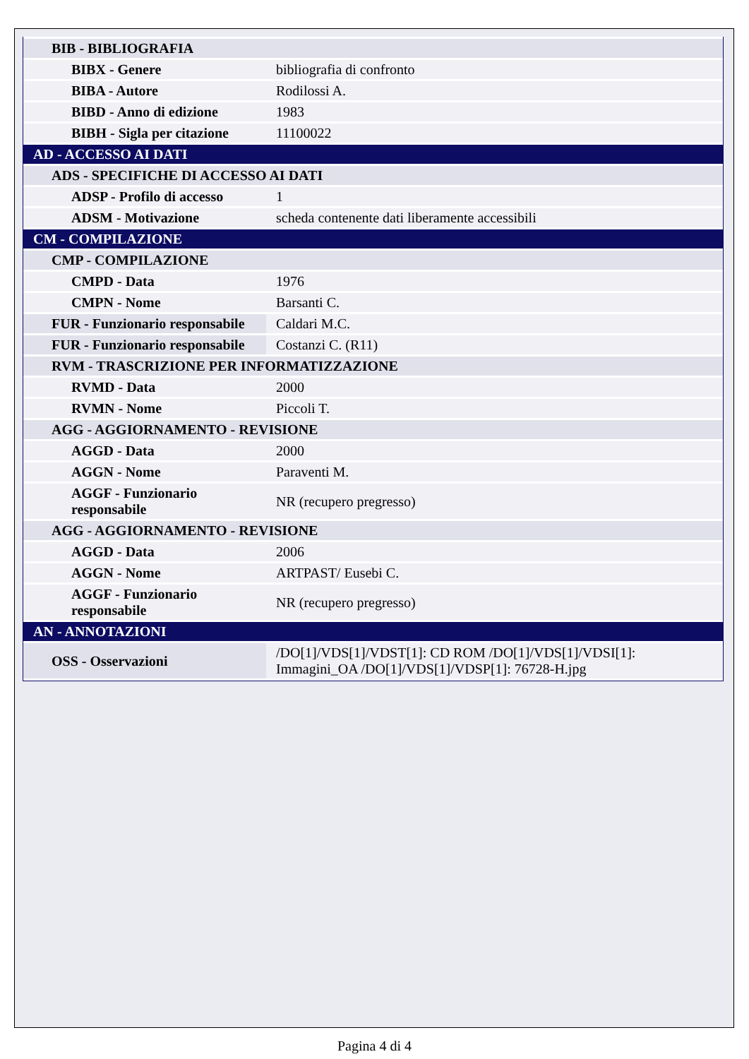| BIB - BIBLIOGRAFIA | |
| BIBX - Genere | bibliografia di confronto |
| BIBA - Autore | Rodilossi A. |
| BIBD - Anno di edizione | 1983 |
| BIBH - Sigla per citazione | 11100022 |
| AD - ACCESSO AI DATI | |
| ADS - SPECIFICHE DI ACCESSO AI DATI | |
| ADSP - Profilo di accesso | 1 |
| ADSM - Motivazione | scheda contenente dati liberamente accessibili |
| CM - COMPILAZIONE | |
| CMP - COMPILAZIONE | |
| CMPD - Data | 1976 |
| CMPN - Nome | Barsanti C. |
| FUR - Funzionario responsabile | Caldari M.C. |
| FUR - Funzionario responsabile | Costanzi C. (R11) |
| RVM - TRASCRIZIONE PER INFORMATIZZAZIONE | |
| RVMD - Data | 2000 |
| RVMN - Nome | Piccoli T. |
| AGG - AGGIORNAMENTO - REVISIONE | |
| AGGD - Data | 2000 |
| AGGN - Nome | Paraventi M. |
| AGGF - Funzionario responsabile | NR (recupero pregresso) |
| AGG - AGGIORNAMENTO - REVISIONE | |
| AGGD - Data | 2006 |
| AGGN - Nome | ARTPAST/ Eusebi C. |
| AGGF - Funzionario responsabile | NR (recupero pregresso) |
| AN - ANNOTAZIONI | |
| OSS - Osservazioni | /DO[1]/VDS[1]/VDST[1]: CD ROM /DO[1]/VDS[1]/VDSI[1]: Immagini_OA /DO[1]/VDS[1]/VDSP[1]: 76728-H.jpg |
Pagina 4 di 4